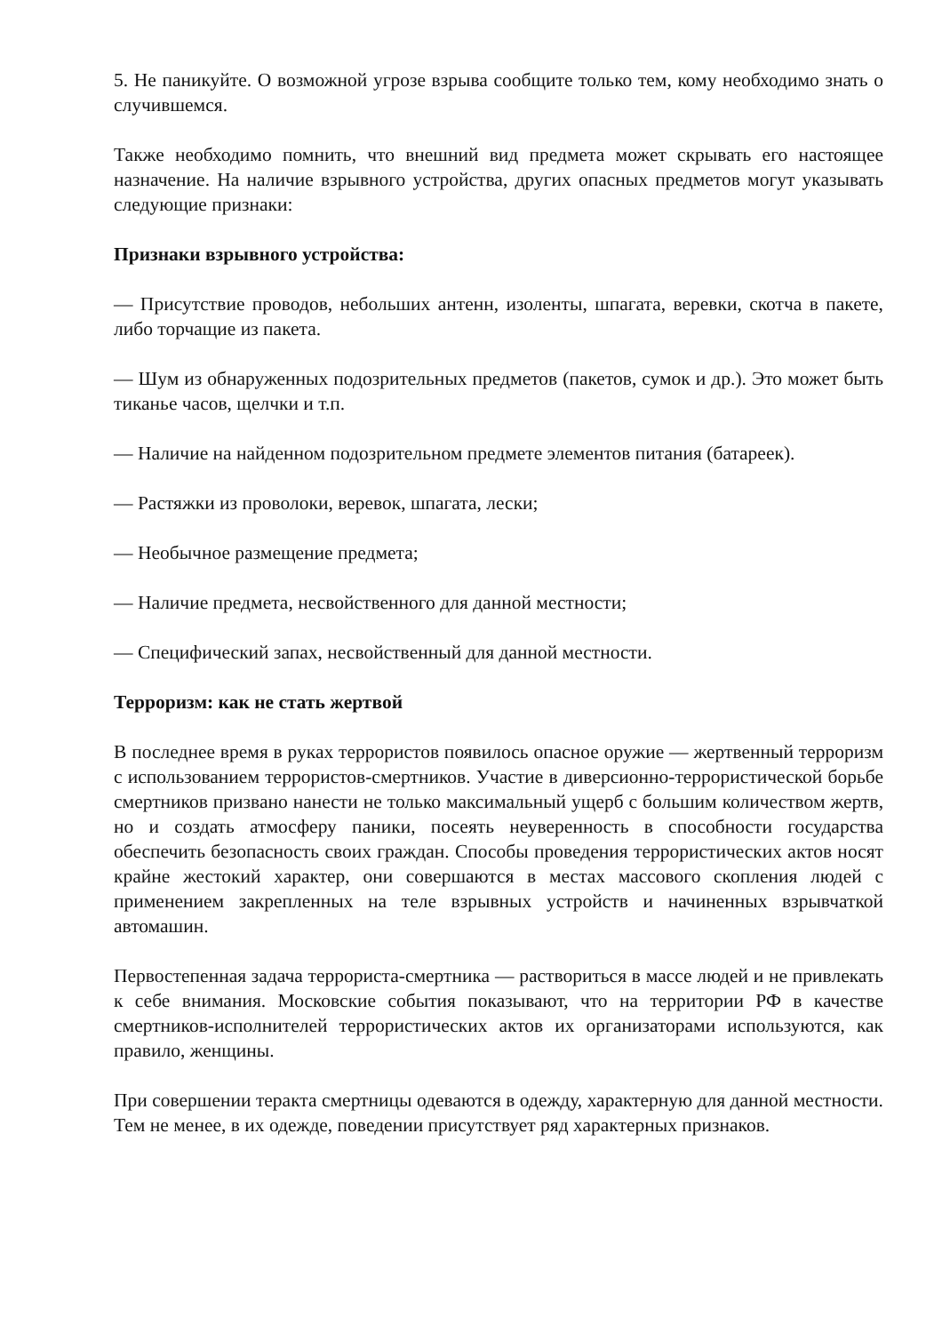5. Не паникуйте. О возможной угрозе взрыва сообщите только тем, кому необходимо знать о случившемся.
Также необходимо помнить, что внешний вид предмета может скрывать его настоящее назначение. На наличие взрывного устройства, других опасных предметов могут указывать следующие признаки:
Признаки взрывного устройства:
— Присутствие проводов, небольших антенн, изоленты, шпагата, веревки, скотча в пакете, либо торчащие из пакета.
— Шум из обнаруженных подозрительных предметов (пакетов, сумок и др.). Это может быть тиканье часов, щелчки и т.п.
— Наличие на найденном подозрительном предмете элементов питания (батареек).
— Растяжки из проволоки, веревок, шпагата, лески;
— Необычное размещение предмета;
— Наличие предмета, несвойственного для данной местности;
— Специфический запах, несвойственный для данной местности.
Терроризм: как не стать жертвой
В последнее время в руках террористов появилось опасное оружие — жертвенный терроризм с использованием террористов-смертников. Участие в диверсионно-террористической борьбе смертников призвано нанести не только максимальный ущерб с большим количеством жертв, но и создать атмосферу паники, посеять неуверенность в способности государства обеспечить безопасность своих граждан. Способы проведения террористических актов носят крайне жестокий характер, они совершаются в местах массового скопления людей с применением закрепленных на теле взрывных устройств и начиненных взрывчаткой автомашин.
Первостепенная задача террориста-смертника — раствориться в массе людей и не привлекать к себе внимания. Московские события показывают, что на территории РФ в качестве смертников-исполнителей террористических актов их организаторами используются, как правило, женщины.
При совершении теракта смертницы одеваются в одежду, характерную для данной местности. Тем не менее, в их одежде, поведении присутствует ряд характерных признаков.